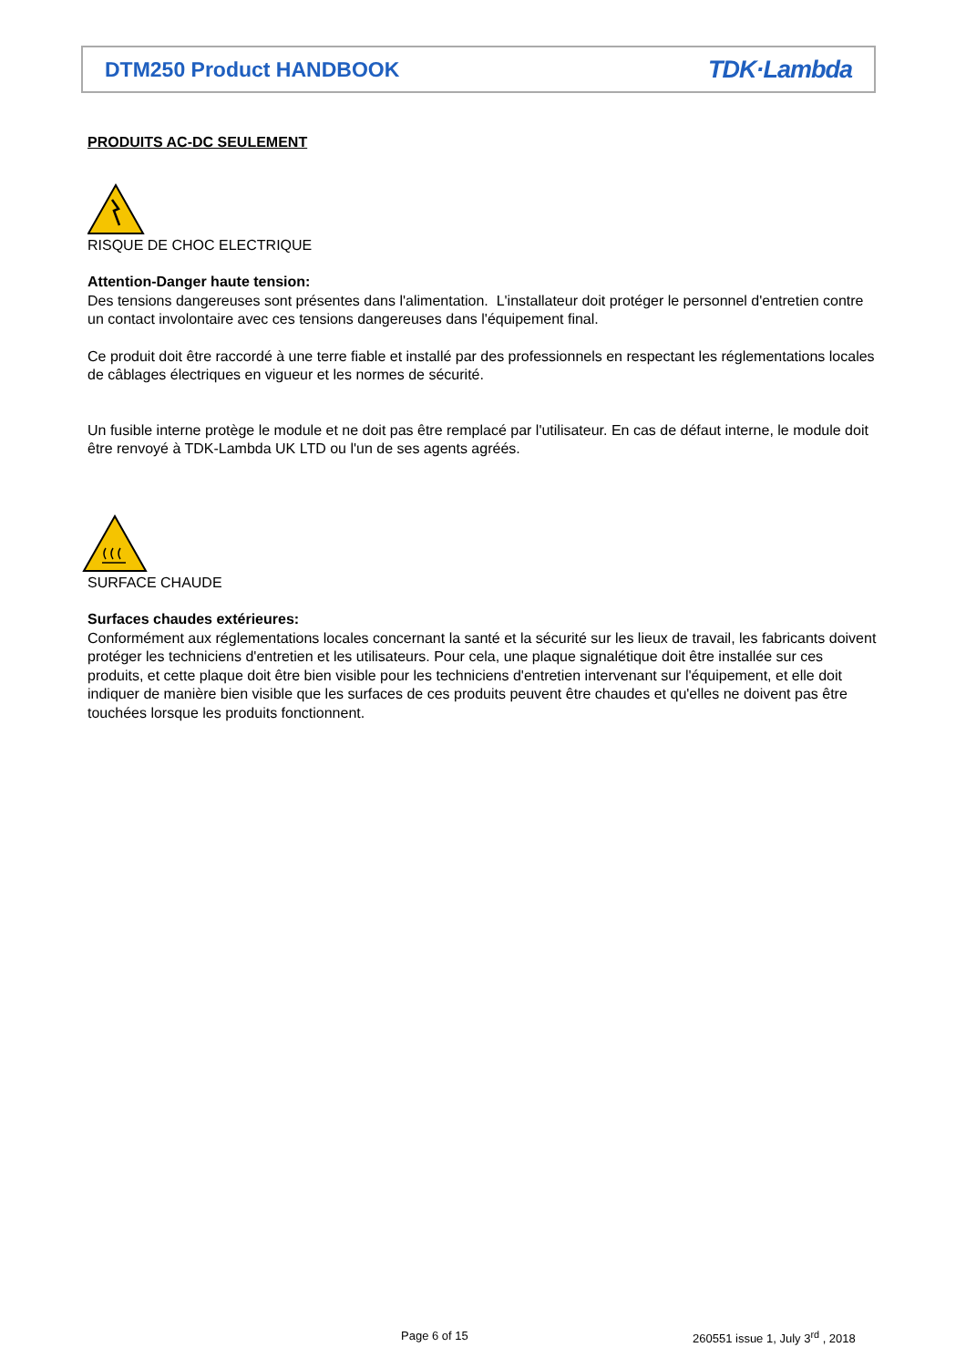DTM250 Product HANDBOOK
TDK·Lambda
PRODUITS AC-DC SEULEMENT
RISQUE DE CHOC ELECTRIQUE
Attention-Danger haute tension:
Des tensions dangereuses sont présentes dans l'alimentation. L'installateur doit protéger le personnel d'entretien contre un contact involontaire avec ces tensions dangereuses dans l'équipement final.
Ce produit doit être raccordé à une terre fiable et installé par des professionnels en respectant les réglementations locales de câblages électriques en vigueur et les normes de sécurité.
Un fusible interne protège le module et ne doit pas être remplacé par l'utilisateur. En cas de défaut interne, le module doit être renvoyé à TDK-Lambda UK LTD ou l'un de ses agents agréés.
SURFACE CHAUDE
Surfaces chaudes extérieures:
Conformément aux réglementations locales concernant la santé et la sécurité sur les lieux de travail, les fabricants doivent protéger les techniciens d'entretien et les utilisateurs. Pour cela, une plaque signalétique doit être installée sur ces produits, et cette plaque doit être bien visible pour les techniciens d'entretien intervenant sur l'équipement, et elle doit indiquer de manière bien visible que les surfaces de ces produits peuvent être chaudes et qu'elles ne doivent pas être touchées lorsque les produits fonctionnent.
Page 6 of 15
260551 issue 1, July 3<sup>rd</sup> , 2018